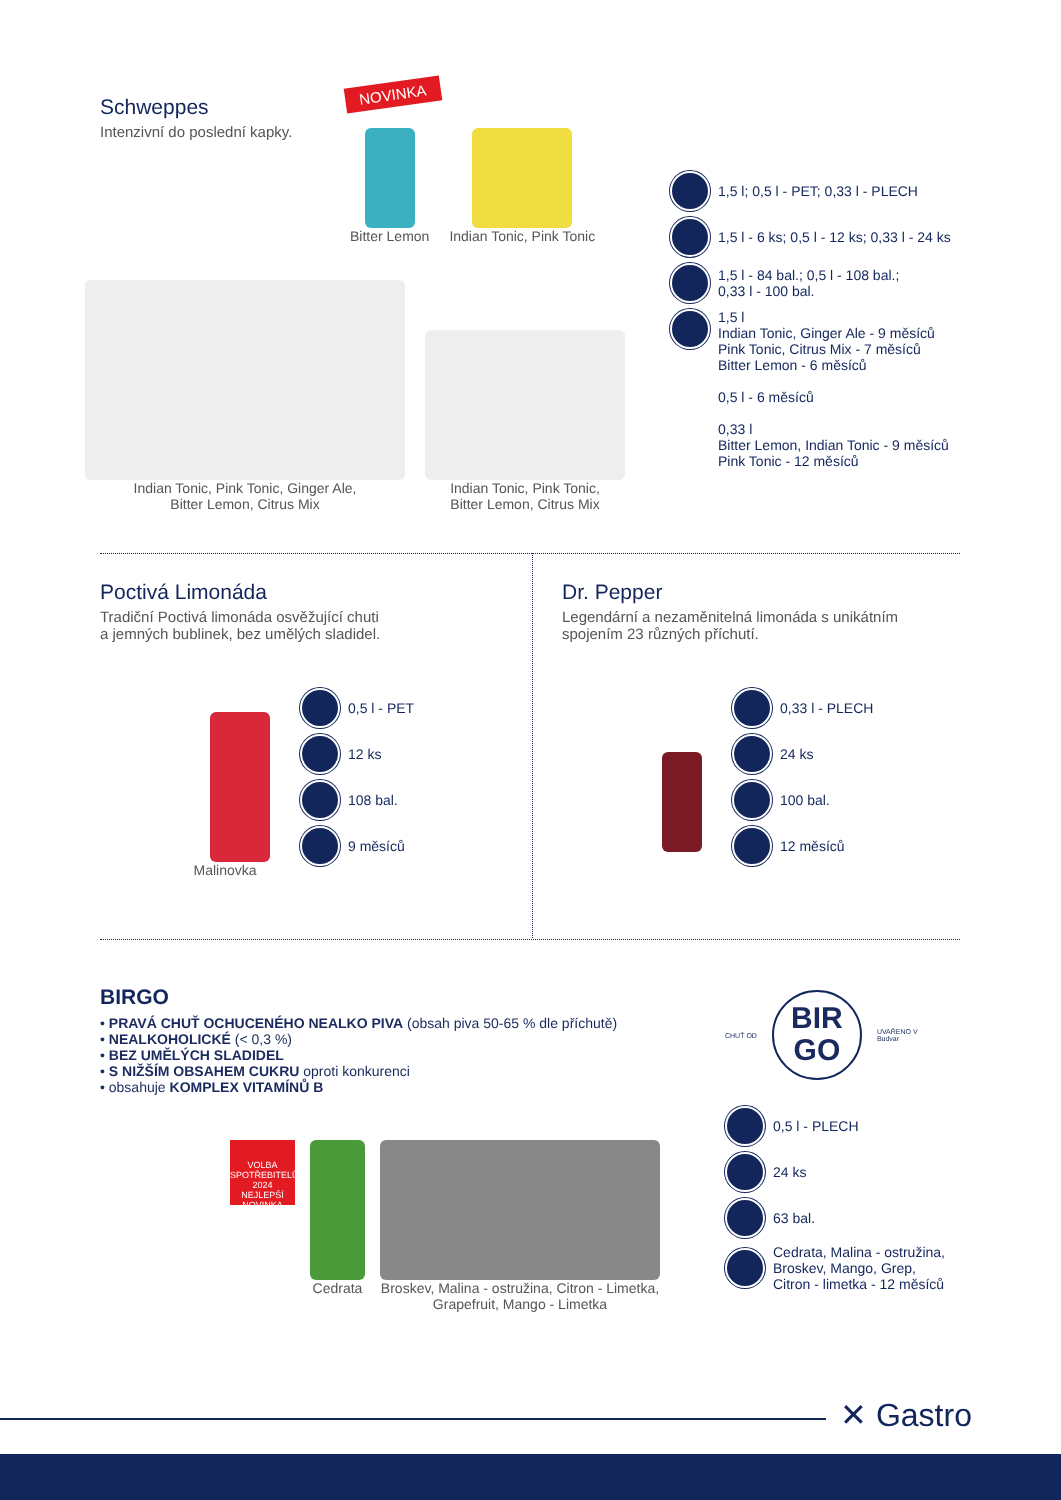Schweppes
Intenzivní do poslední kapky.
NOVINKA
Bitter Lemon Indian Tonic, Pink Tonic
Indian Tonic, Pink Tonic, Ginger Ale,
Bitter Lemon, Citrus Mix
Indian Tonic, Pink Tonic,
Bitter Lemon, Citrus Mix
1,5 l; 0,5 l - PET; 0,33 l - PLECH
1,5 l - 6 ks; 0,5 l - 12 ks; 0,33 l - 24 ks
1,5 l - 84 bal.; 0,5 l - 108 bal.;
0,33 l - 100 bal.
1,5 l
Indian Tonic, Ginger Ale - 9 měsíců
Pink Tonic, Citrus Mix - 7 měsíců
Bitter Lemon - 6 měsíců
0,5 l - 6 měsíců
0,33 l
Bitter Lemon, Indian Tonic - 9 měsíců
Pink Tonic - 12 měsíců
Poctivá Limonáda
Tradiční Poctivá limonáda osvěžující chuti
a jemných bublinek, bez umělých sladidel.
Malinovka
0,5 l - PET
12 ks
108 bal.
9 měsíců
Dr. Pepper
Legendární a nezaměnitelná limonáda s unikátním
spojením 23 různých příchutí.
0,33 l - PLECH
24 ks
100 bal.
12 měsíců
BIRGO
• PRAVÁ CHUŤ OCHUCENÉHO NEALKO PIVA (obsah piva 50-65 % dle příchutě)
• NEALKOHOLICKÉ (< 0,3 %)
• BEZ UMĚLÝCH SLADIDEL
• S NIŽŠÍM OBSAHEM CUKRU oproti konkurenci
• obsahuje KOMPLEX VITAMÍNŮ B
VOLBA SPOTŘEBITELŮ 2024 NEJLEPŠÍ NOVINKA
Cedrata Broskev, Malina - ostružina, Citron - Limetka,
Grapefruit, Mango - Limetka
CHUŤ OD
BIR
GO
UVAŘENO V
Budvar
0,5 l - PLECH
24 ks
63 bal.
Cedrata, Malina - ostružina,
Broskev, Mango, Grep,
Citron - limetka - 12 měsíců
✕ Gastro